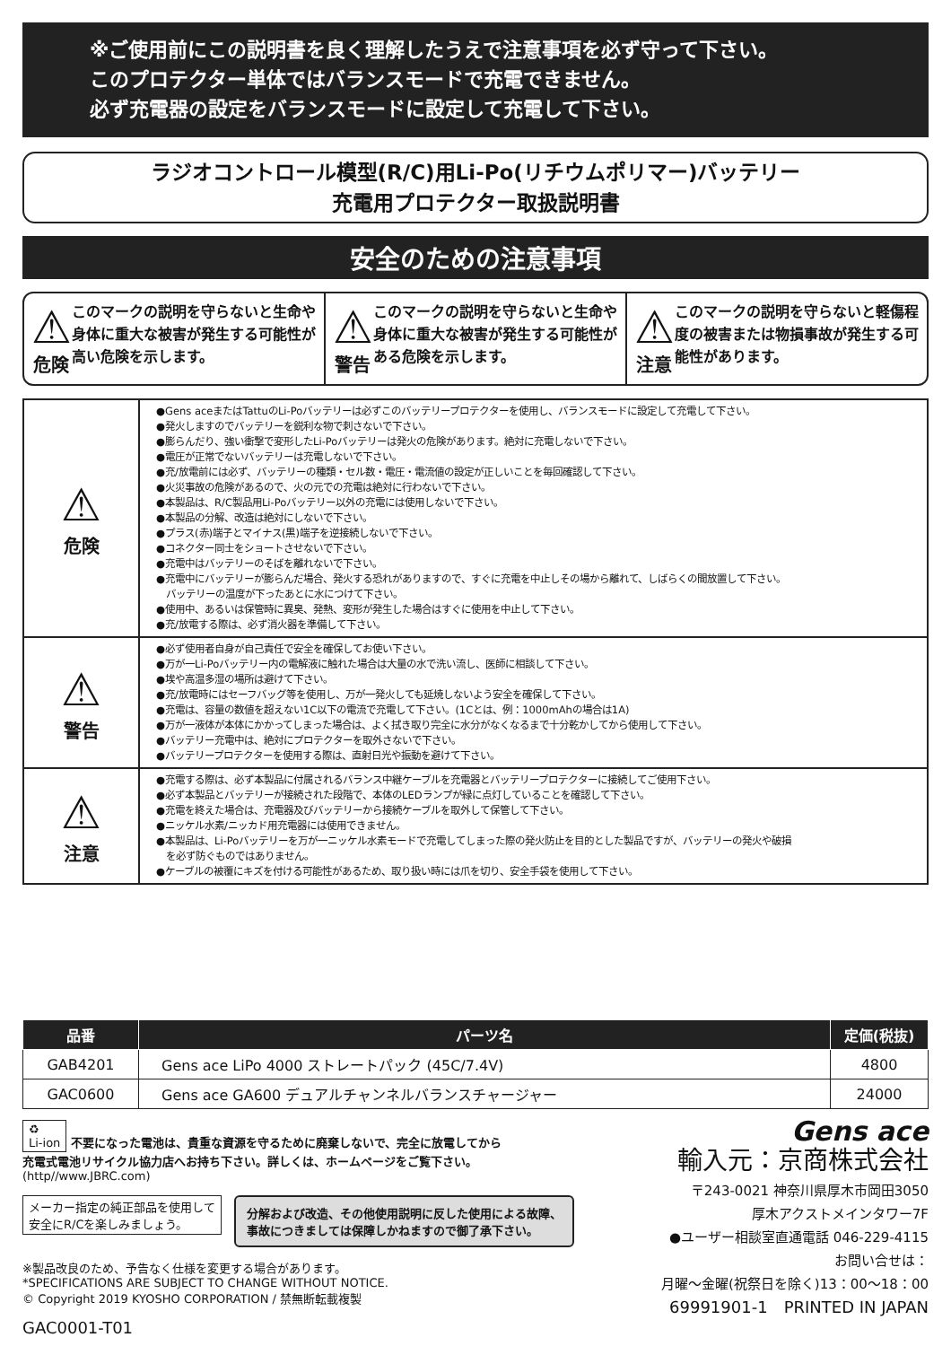※ご使用前にこの説明書を良く理解したうえで注意事項を必ず守って下さい。
このプロテクター単体ではバランスモードで充電できません。
必ず充電器の設定をバランスモードに設定して充電して下さい。
ラジオコントロール模型(R/C)用Li-Po(リチウムポリマー)バッテリー
充電用プロテクター取扱説明書
安全のための注意事項
⚠
危険
このマークの説明を守らないと生命や身体に重大な被害が発生する可能性が高い危険を示します。
⚠
警告
このマークの説明を守らないと生命や身体に重大な被害が発生する可能性がある危険を示します。
⚠
注意
このマークの説明を守らないと軽傷程度の被害または物損事故が発生する可能性があります。
| ⚠ 危険 | ●Gens aceまたはTattuのLi-Poバッテリーは必ずこのバッテリープロテクターを使用し、バランスモードに設定して充電して下さい。 ●発火しますのでバッテリーを鋭利な物で刺さないで下さい。 ●膨らんだり、強い衝撃で変形したLi-Poバッテリーは発火の危険があります。絶対に充電しないで下さい。 ●電圧が正常でないバッテリーは充電しないで下さい。 ●充/放電前には必ず、バッテリーの種類・セル数・電圧・電流値の設定が正しいことを毎回確認して下さい。 ●火災事故の危険があるので、火の元での充電は絶対に行わないで下さい。 ●本製品は、R/C製品用Li-Poバッテリー以外の充電には使用しないで下さい。 ●本製品の分解、改造は絶対にしないで下さい。 ●プラス(赤)端子とマイナス(黒)端子を逆接続しないで下さい。 ●コネクター同士をショートさせないで下さい。 ●充電中はバッテリーのそばを離れないで下さい。 ●充電中にバッテリーが膨らんだ場合、発火する恐れがありますので、すぐに充電を中止しその場から離れて、しばらくの間放置して下さい。 バッテリーの温度が下ったあとに水につけて下さい。 ●使用中、あるいは保管時に異臭、発熱、変形が発生した場合はすぐに使用を中止して下さい。 ●充/放電する際は、必ず消火器を準備して下さい。 |
| ⚠ 警告 | ●必ず使用者自身が自己責任で安全を確保してお使い下さい。 ●万が一Li-Poバッテリー内の電解液に触れた場合は大量の水で洗い流し、医師に相談して下さい。 ●埃や高温多湿の場所は避けて下さい。 ●充/放電時にはセーフバッグ等を使用し、万が一発火しても延焼しないよう安全を確保して下さい。 ●充電は、容量の数値を超えない1C以下の電流で充電して下さい。(1Cとは、例：1000mAhの場合は1A) ●万が一液体が本体にかかってしまった場合は、よく拭き取り完全に水分がなくなるまで十分乾かしてから使用して下さい。 ●バッテリー充電中は、絶対にプロテクターを取外さないで下さい。 ●バッテリープロテクターを使用する際は、直射日光や振動を避けて下さい。 |
| ⚠ 注意 | ●充電する際は、必ず本製品に付属されるバランス中継ケーブルを充電器とバッテリープロテクターに接続してご使用下さい。 ●必ず本製品とバッテリーが接続された段階で、本体のLEDランプが緑に点灯していることを確認して下さい。 ●充電を終えた場合は、充電器及びバッテリーから接続ケーブルを取外して保管して下さい。 ●ニッケル水素/ニッカド用充電器には使用できません。 ●本製品は、Li-Poバッテリーを万が一ニッケル水素モードで充電してしまった際の発火防止を目的とした製品ですが、バッテリーの発火や破損 を必ず防ぐものではありません。 ●ケーブルの被覆にキズを付ける可能性があるため、取り扱い時には爪を切り、安全手袋を使用して下さい。 |
| 品番 | パーツ名 | 定価(税抜) |
| --- | --- | --- |
| GAB4201 | Gens ace LiPo 4000 ストレートパック (45C/7.4V) | 4800 |
| GAC0600 | Gens ace GA600 デュアルチャンネルバランスチャージャー | 24000 |
♻
Li-ion 不要になった電池は、貴重な資源を守るために廃棄しないで、完全に放電してから
充電式電池リサイクル協力店へお持ち下さい。詳しくは、ホームページをご覧下さい。
(http//www.JBRC.com)
メーカー指定の純正部品を使用して
安全にR/Cを楽しみましょう。 分解および改造、その他使用説明に反した使用による故障、
事故につきましては保障しかねますので御了承下さい。
※製品改良のため、予告なく仕様を変更する場合があります。
*SPECIFICATIONS ARE SUBJECT TO CHANGE WITHOUT NOTICE.
© Copyright 2019 KYOSHO CORPORATION / 禁無断転載複製
GAC0001-T01
Gens ace
輸入元：京商株式会社
〒243-0021 神奈川県厚木市岡田3050
厚木アクストメインタワー7F
●ユーザー相談室直通電話 046-229-4115
お問い合せは：
月曜～金曜(祝祭日を除く)13：00～18：00
69991901-1　PRINTED IN JAPAN